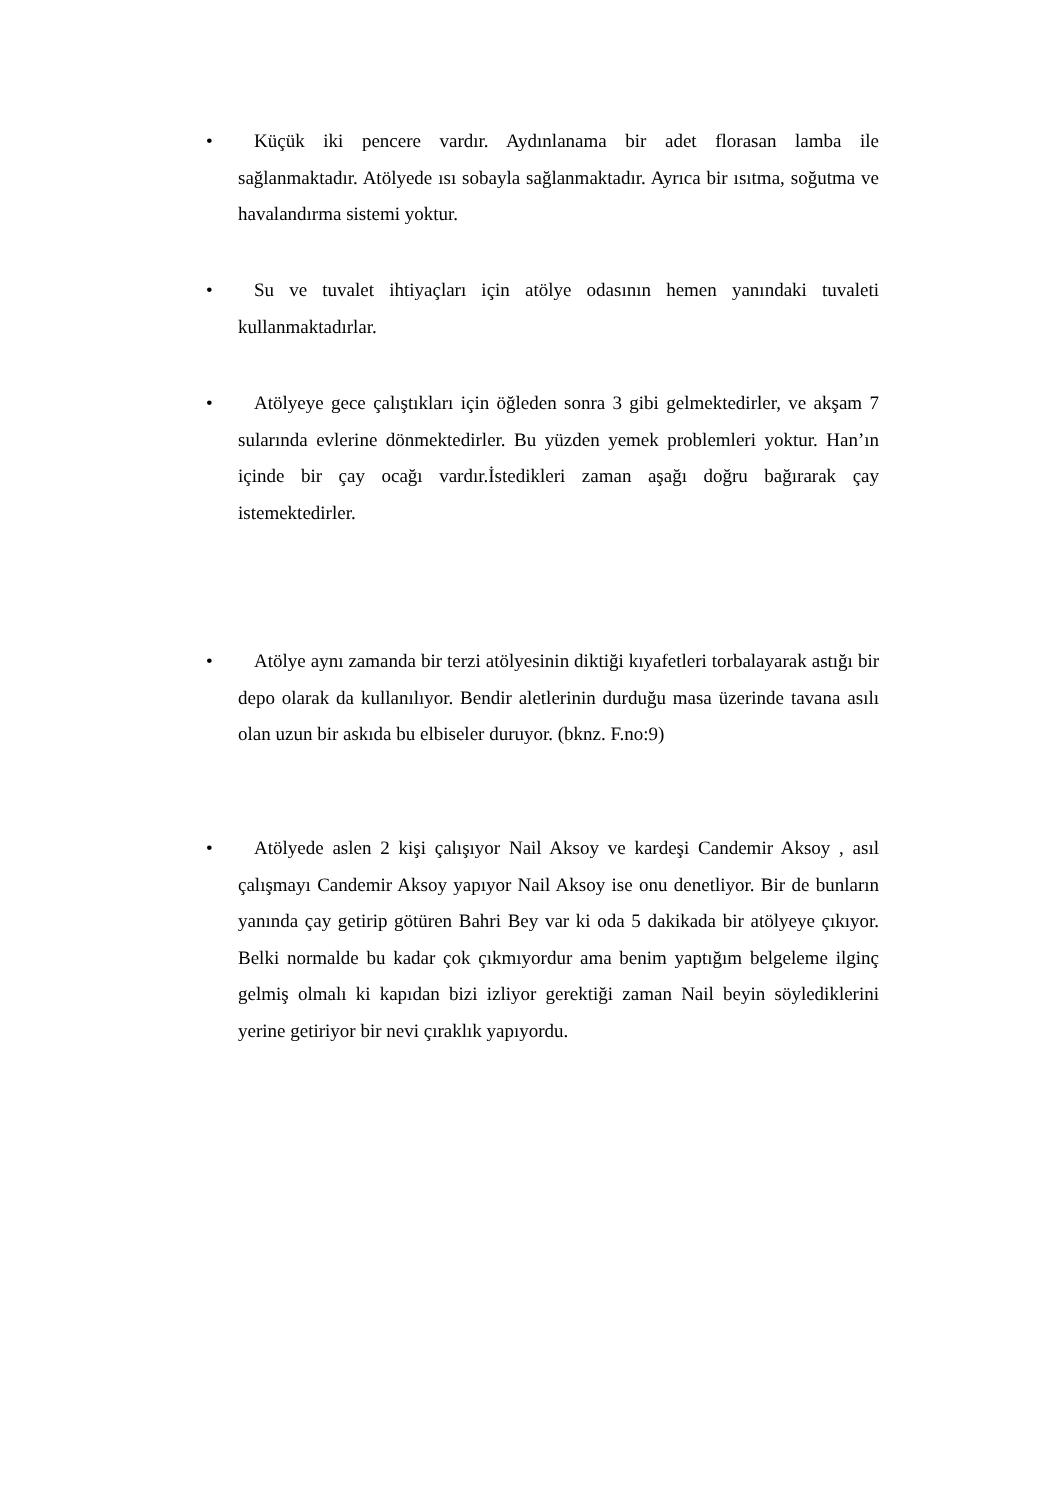•
Küçük iki pencere vardır. Aydınlanama bir adet florasan lamba ile sağlanmaktadır. Atölyede ısı sobayla sağlanmaktadır. Ayrıca bir ısıtma, soğutma ve havalandırma sistemi yoktur.
•
Su ve tuvalet ihtiyaçları için atölye odasının hemen yanındaki tuvaleti kullanmaktadırlar.
•
Atölyeye gece çalıştıkları için öğleden sonra 3 gibi gelmektedirler, ve akşam 7 sularında evlerine dönmektedirler. Bu yüzden yemek problemleri yoktur. Han’ın içinde bir çay ocağı vardır.İstedikleri zaman aşağı doğru bağırarak çay istemektedirler.
•
Atölye aynı zamanda bir terzi atölyesinin diktiği kıyafetleri torbalayarak astığı bir depo olarak da kullanılıyor. Bendir aletlerinin durduğu masa üzerinde tavana asılı olan uzun bir askıda bu elbiseler duruyor. (bknz. F.no:9)
•
Atölyede aslen 2 kişi çalışıyor Nail Aksoy ve kardeşi Candemir Aksoy , asıl çalışmayı Candemir Aksoy yapıyor Nail Aksoy ise onu denetliyor. Bir de bunların yanında çay getirip götüren Bahri Bey var ki oda 5 dakikada bir atölyeye çıkıyor. Belki normalde bu kadar çok çıkmıyordur ama benim yaptığım belgeleme ilginç gelmiş olmalı ki kapıdan bizi izliyor gerektiği zaman Nail beyin söylediklerini yerine getiriyor bir nevi çıraklık yapıyordu.